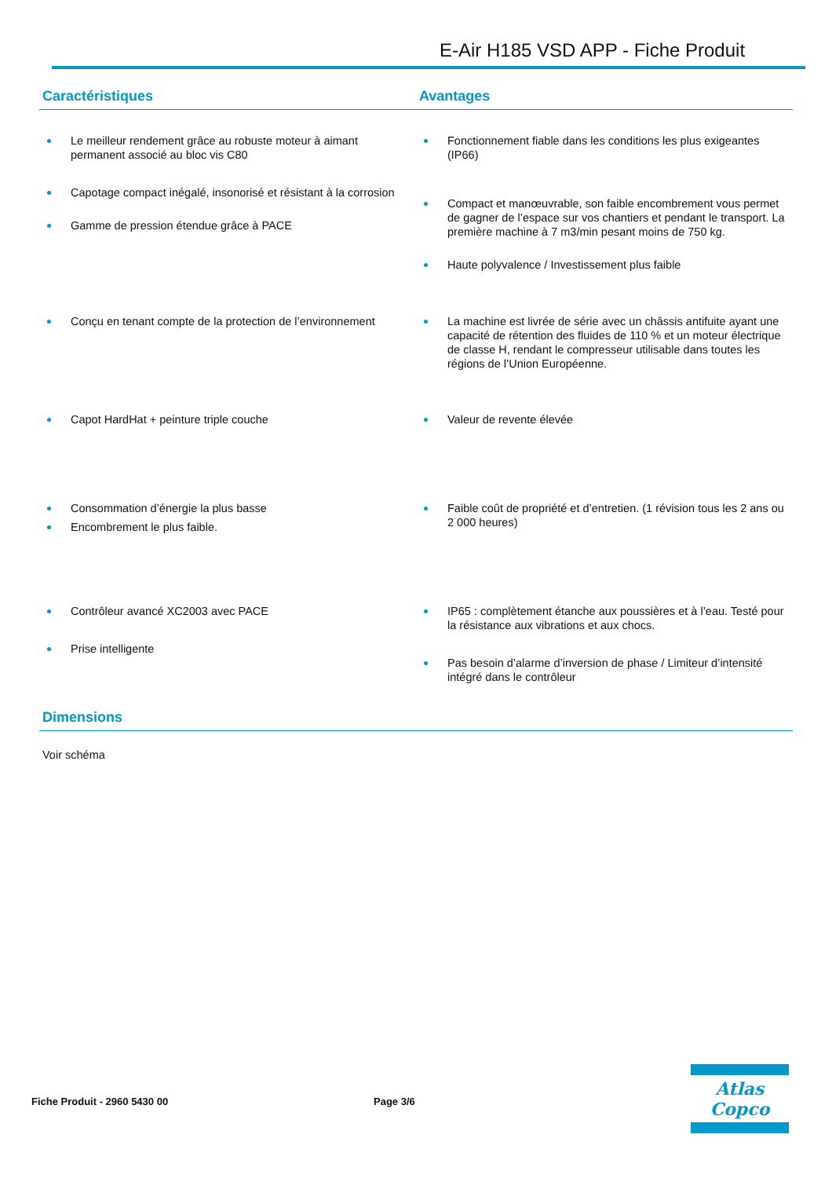E-Air H185 VSD APP - Fiche Produit
Caractéristiques Avantages
Le meilleur rendement grâce au robuste moteur à aimant permanent associé au bloc vis C80
Capotage compact inégalé, insonorisé et résistant à la corrosion
Gamme de pression étendue grâce à PACE
Fonctionnement fiable dans les conditions les plus exigeantes (IP66)
Compact et manœuvrable, son faible encombrement vous permet de gagner de l’espace sur vos chantiers et pendant le transport. La première machine à 7 m3/min pesant moins de 750 kg.
Haute polyvalence / Investissement plus faible
Conçu en tenant compte de la protection de l’environnement
La machine est livrée de série avec un châssis antifuite ayant une capacité de rétention des fluides de 110 % et un moteur électrique de classe H, rendant le compresseur utilisable dans toutes les régions de l’Union Européenne.
Capot HardHat + peinture triple couche
Valeur de revente élevée
Consommation d’énergie la plus basse
Encombrement le plus faible.
Faible coût de propriété et d’entretien. (1 révision tous les 2 ans ou 2 000 heures)
Contrôleur avancé XC2003 avec PACE
Prise intelligente
IP65 : complètement étanche aux poussières et à l’eau. Testé pour la résistance aux vibrations et aux chocs.
Pas besoin d’alarme d’inversion de phase / Limiteur d’intensité intégré dans le contrôleur
Dimensions
Voir schéma
Fiche Produit - 2960 5430 00 Page 3/6
Atlas Copco